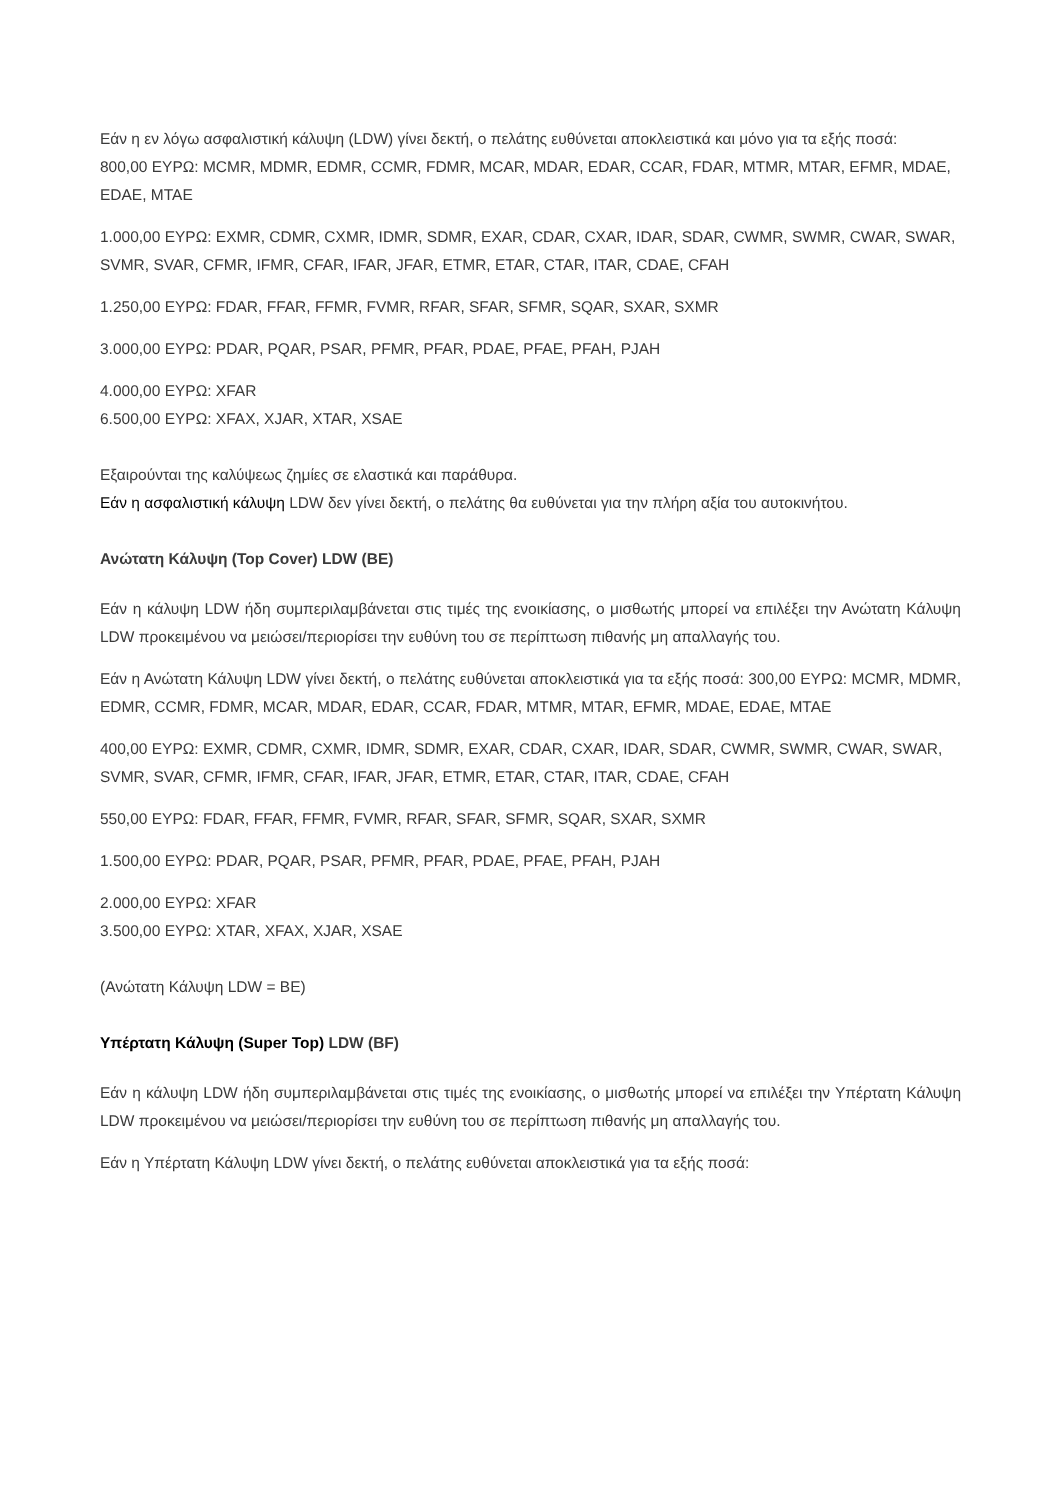Εάν η εν λόγω ασφαλιστική κάλυψη (LDW) γίνει δεκτή, ο πελάτης ευθύνεται αποκλειστικά και μόνο για τα εξής ποσά:
800,00 ΕΥΡΩ: MCMR, MDMR, EDMR, CCMR, FDMR, MCAR, MDAR, EDAR, CCAR, FDAR, MTMR, MTAR, EFMR, MDAE, EDAE, MTAE
1.000,00 ΕΥΡΩ: EXMR, CDMR, CXMR, IDMR, SDMR, EXAR, CDAR, CXAR, IDAR, SDAR, CWMR, SWMR, CWAR, SWAR, SVMR, SVAR, CFMR, IFMR, CFAR, IFAR, JFAR, ETMR, ETAR, CTAR, ITAR, CDAE, CFAH
1.250,00 ΕΥΡΩ: FDAR, FFAR, FFMR, FVMR, RFAR, SFAR, SFMR, SQAR, SXAR, SXMR
3.000,00 ΕΥΡΩ: PDAR, PQAR, PSAR, PFMR, PFAR, PDAE, PFAE, PFAH, PJAH
4.000,00 ΕΥΡΩ: XFAR
6.500,00 ΕΥΡΩ: XFAX, XJAR, XTAR, XSAE
Εξαιρούνται της καλύψεως ζημίες σε ελαστικά και παράθυρα.
Εάν η ασφαλιστική κάλυψη LDW δεν γίνει δεκτή, ο πελάτης θα ευθύνεται για την πλήρη αξία του αυτοκινήτου.
Ανώτατη Κάλυψη (Top Cover) LDW (BE)
Εάν η κάλυψη LDW ήδη συμπεριλαμβάνεται στις τιμές της ενοικίασης, ο μισθωτής μπορεί να επιλέξει την Ανώτατη Κάλυψη LDW προκειμένου να μειώσει/περιορίσει την ευθύνη του σε περίπτωση πιθανής μη απαλλαγής του.
Εάν η Ανώτατη Κάλυψη LDW γίνει δεκτή, ο πελάτης ευθύνεται αποκλειστικά για τα εξής ποσά: 300,00 ΕΥΡΩ: MCMR, MDMR, EDMR, CCMR, FDMR, MCAR, MDAR, EDAR, CCAR, FDAR, MTMR, MTAR, EFMR, MDAE, EDAE, MTAE
400,00 ΕΥΡΩ: EXMR, CDMR, CXMR, IDMR, SDMR, EXAR, CDAR, CXAR, IDAR, SDAR, CWMR, SWMR, CWAR, SWAR, SVMR, SVAR, CFMR, IFMR, CFAR, IFAR, JFAR, ETMR, ETAR, CTAR, ITAR, CDAE, CFAH
550,00 ΕΥΡΩ: FDAR, FFAR, FFMR, FVMR, RFAR, SFAR, SFMR, SQAR, SXAR, SXMR
1.500,00 ΕΥΡΩ: PDAR, PQAR, PSAR, PFMR, PFAR, PDAE, PFAE, PFAH, PJAH
2.000,00 ΕΥΡΩ: XFAR
3.500,00 ΕΥΡΩ: XTAR, XFAX, XJAR, XSAE
(Ανώτατη Κάλυψη LDW = BE)
Υπέρτατη Κάλυψη (Super Top) LDW (BF)
Εάν η κάλυψη LDW ήδη συμπεριλαμβάνεται στις τιμές της ενοικίασης, ο μισθωτής μπορεί να επιλέξει την Υπέρτατη Κάλυψη LDW προκειμένου να μειώσει/περιορίσει την ευθύνη του σε περίπτωση πιθανής μη απαλλαγής του.
Εάν η Υπέρτατη Κάλυψη LDW γίνει δεκτή, ο πελάτης ευθύνεται αποκλειστικά για τα εξής ποσά: